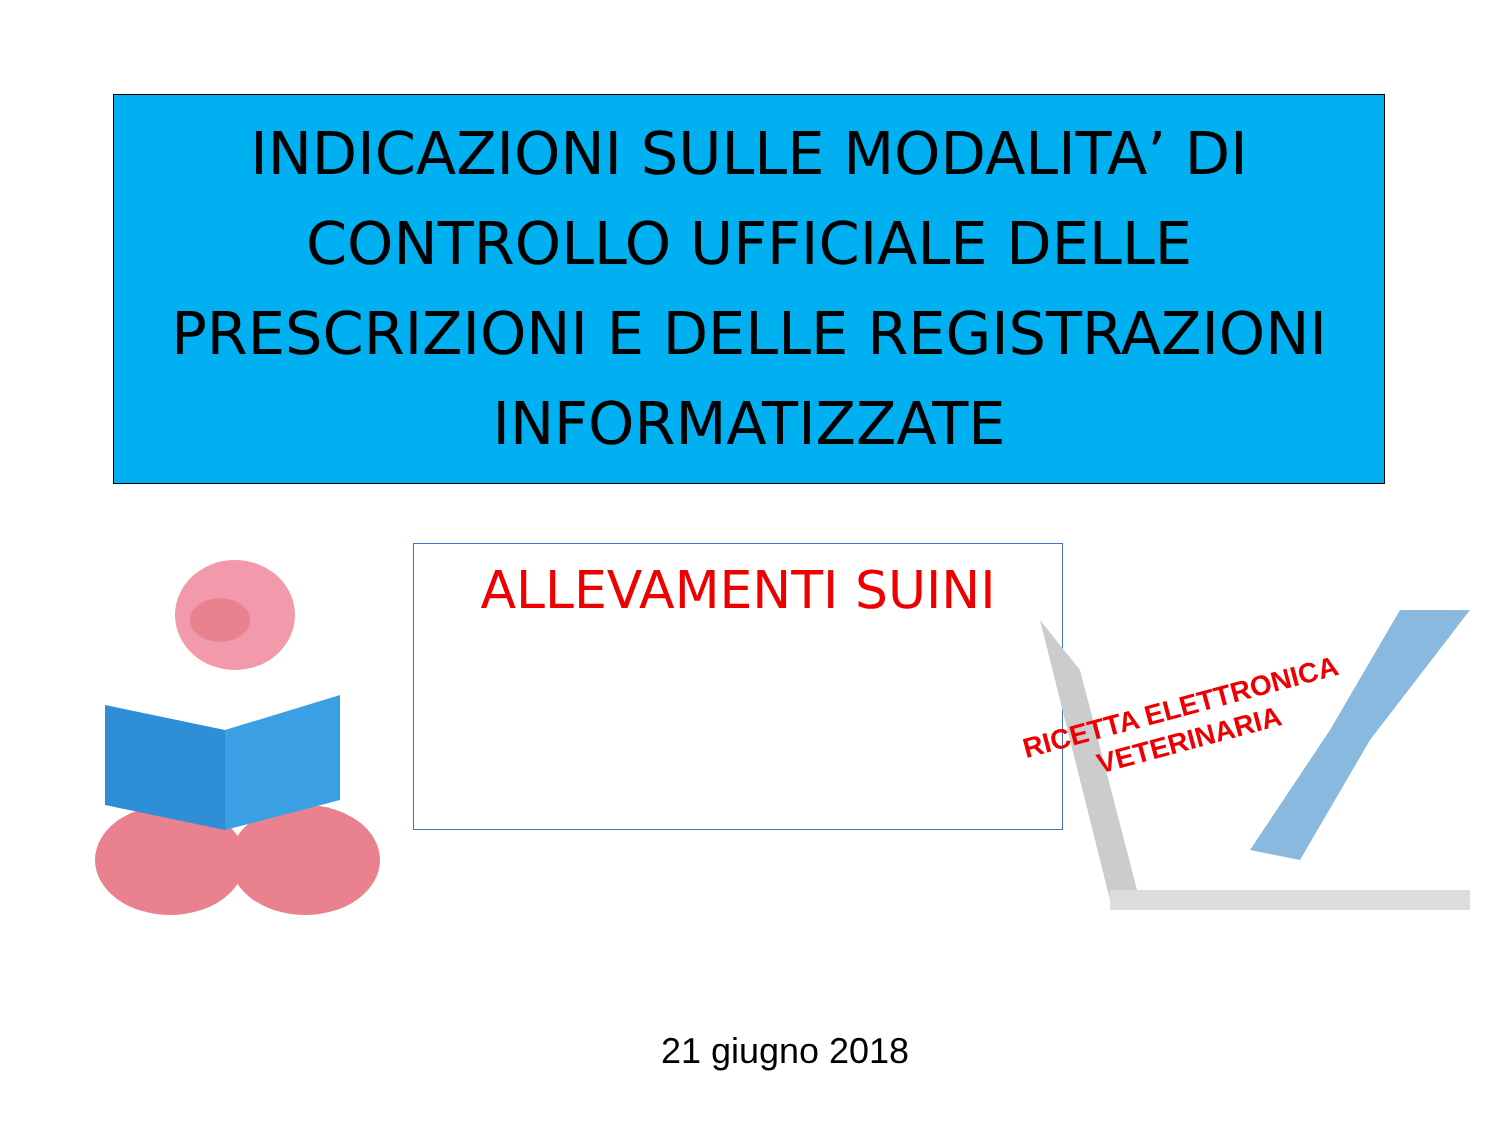INDICAZIONI SULLE MODALITA’ DI
CONTROLLO UFFICIALE DELLE
PRESCRIZIONI E DELLE REGISTRAZIONI
INFORMATIZZATE
ALLEVAMENTI SUINI
RICETTA ELETTRONICA
VETERINARIA
21 giugno 2018